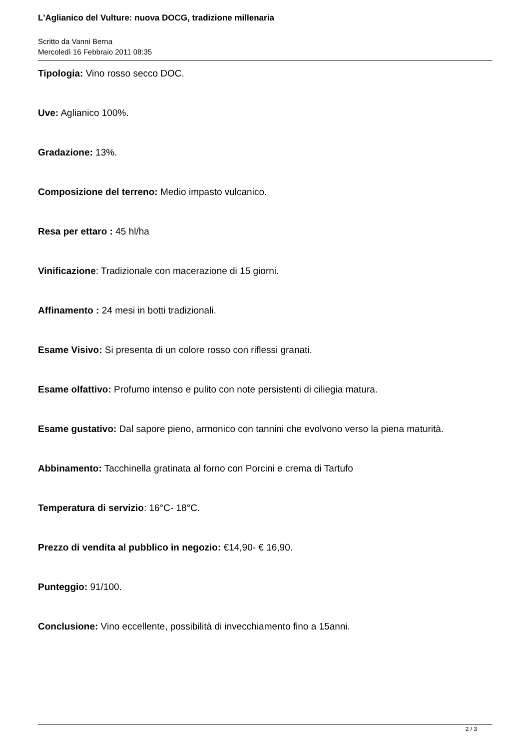L'Aglianico del Vulture: nuova DOCG, tradizione millenaria
Scritto da Vanni Berna
Mercoledì 16 Febbraio 2011 08:35
Tipologia: Vino rosso secco DOC.
Uve: Aglianico 100%.
Gradazione: 13%.
Composizione del terreno: Medio impasto vulcanico.
Resa per ettaro : 45 hl/ha
Vinificazione: Tradizionale con macerazione di 15 giorni.
Affinamento : 24 mesi in botti tradizionali.
Esame Visivo: Si presenta di un colore rosso con riflessi granati.
Esame olfattivo: Profumo intenso e pulito con note persistenti di ciliegia matura.
Esame gustativo: Dal sapore pieno, armonico con tannini che evolvono verso la piena maturità.
Abbinamento: Tacchinella gratinata al forno con Porcini e crema di Tartufo
Temperatura di servizio: 16°C- 18°C.
Prezzo di vendita al pubblico in negozio: €14,90- € 16,90.
Punteggio: 91/100.
Conclusione: Vino eccellente, possibilità di invecchiamento fino a 15anni.
2 / 3